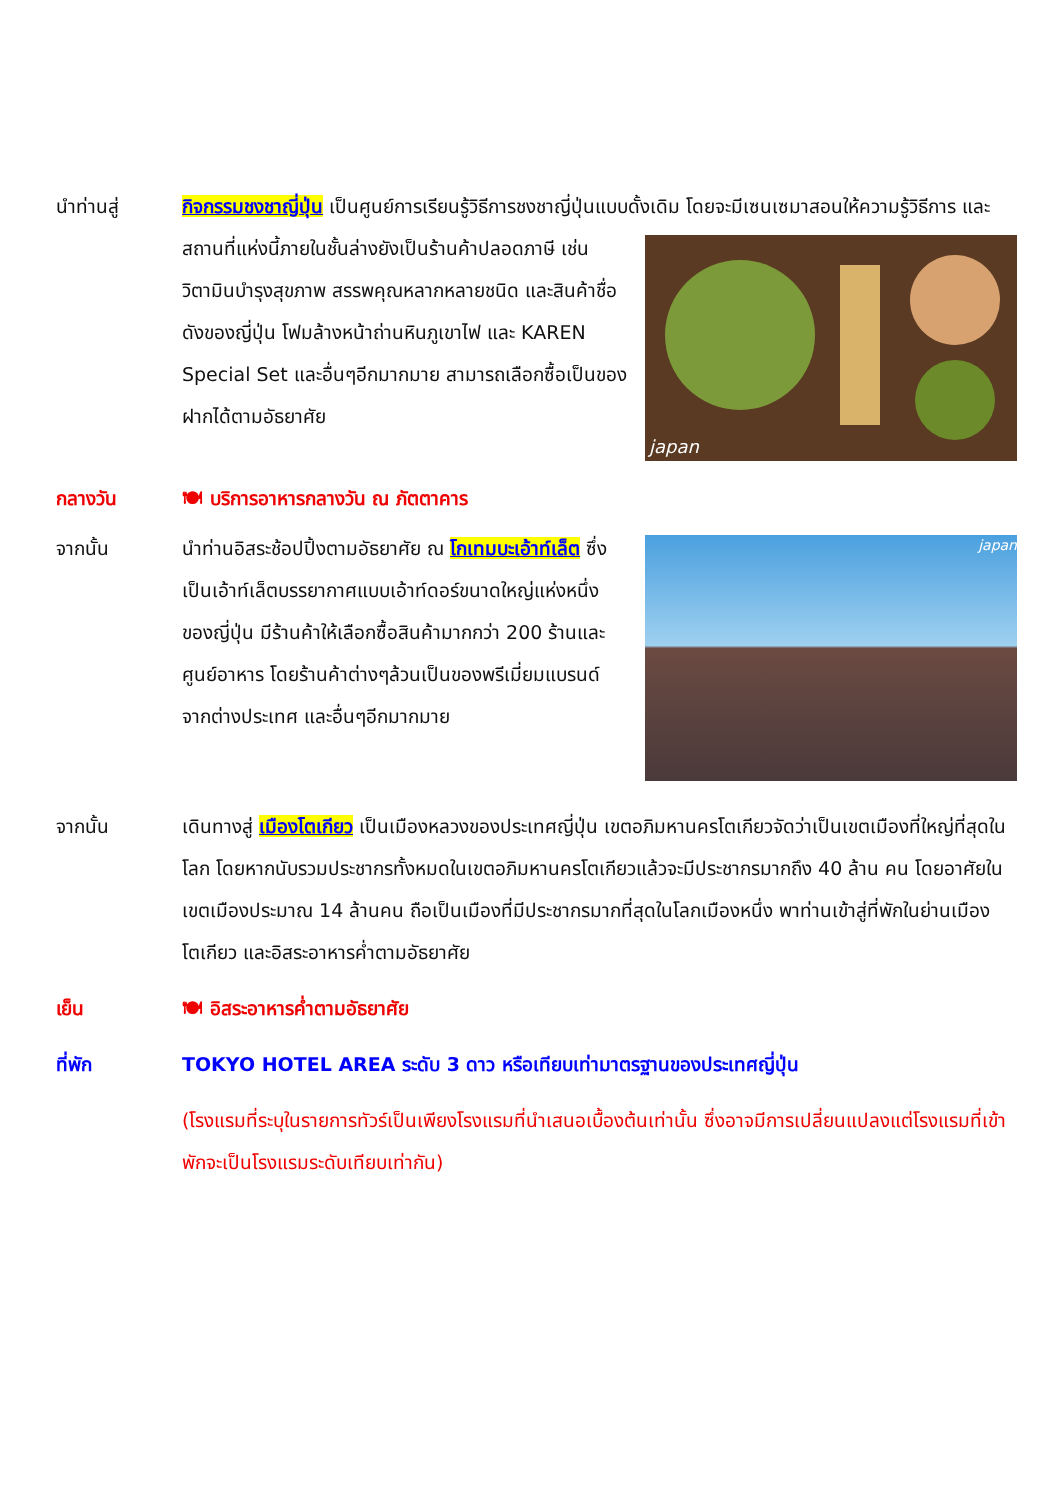นำท่านสู่ กิจกรรมชงชาญี่ปุ่น เป็นศูนย์การเรียนรู้วิธีการชงชาญี่ปุ่นแบบดั้งเดิม โดยจะมีเซนเซมาสอนให้
japan
ความรู้วิธีการ และสถานที่แห่งนี้ภายในชั้นล่างยังเป็นร้านค้าปลอดภาษี เช่น วิตามินบำรุงสุขภาพ สรรพคุณหลากหลายชนิด และสินค้าชื่อดังของญี่ปุ่น โฟมล้างหน้าถ่านหินภูเขาไฟ และ KAREN Special Set และอื่นๆอีกมากมาย สามารถเลือกซื้อเป็นของฝากได้ตามอัธยาศัย
กลางวัน 🍽 บริการอาหารกลางวัน ณ ภัตตาคาร
จากนั้น
japan
นำท่านอิสระช้อปปิ้งตามอัธยาศัย ณ โกเทมบะเอ้าท์เล็ต ซึ่งเป็นเอ้าท์เล็ตบรรยากาศแบบเอ้าท์ดอร์ขนาดใหญ่แห่งหนึ่งของญี่ปุ่น มีร้านค้าให้เลือกซื้อสินค้ามากกว่า 200 ร้านและศูนย์อาหาร โดยร้านค้าต่างๆล้วนเป็นของพรีเมี่ยมแบรนด์จากต่างประเทศ และอื่นๆอีกมากมาย
จากนั้น เดินทางสู่ เมืองโตเกียว เป็นเมืองหลวงของประเทศญี่ปุ่น เขตอภิมหานครโตเกียวจัดว่าเป็นเขตเมืองที่ใหญ่ที่สุดในโลก โดยหากนับรวมประชากรทั้งหมดในเขตอภิมหานครโตเกียวแล้วจะมีประชากรมากถึง 40 ล้าน คน โดยอาศัยในเขตเมืองประมาณ 14 ล้านคน ถือเป็นเมืองที่มีประชากรมากที่สุดในโลกเมืองหนึ่ง พาท่านเข้าสู่ที่พักในย่านเมืองโตเกียว และอิสระอาหารค่ำตามอัธยาศัย
เย็น 🍽 อิสระอาหารค่ำตามอัธยาศัย
ที่พัก TOKYO HOTEL AREA ระดับ 3 ดาว หรือเทียบเท่ามาตรฐานของประเทศญี่ปุ่น
(โรงแรมที่ระบุในรายการทัวร์เป็นเพียงโรงแรมที่นำเสนอเบื้องต้นเท่านั้น ซึ่งอาจมีการเปลี่ยนแปลงแต่โรงแรมที่เข้าพักจะเป็นโรงแรมระดับเทียบเท่ากัน)